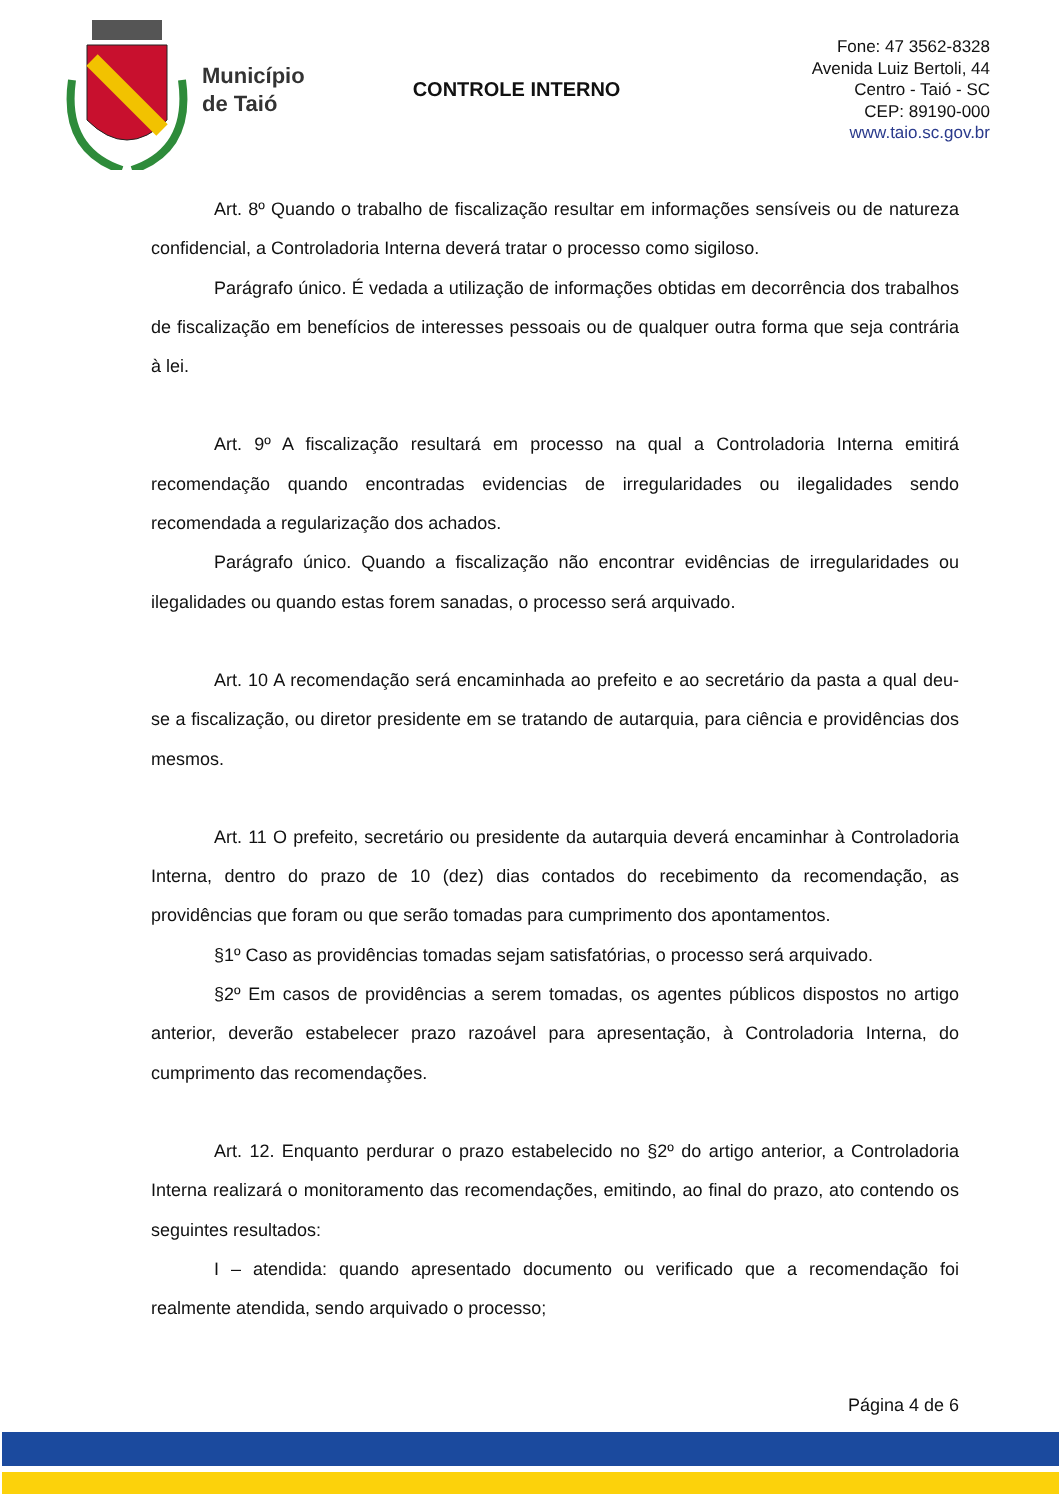Município
de Taió
CONTROLE INTERNO
Fone: 47 3562-8328
Avenida Luiz Bertoli, 44
Centro - Taió - SC
CEP: 89190-000
www.taio.sc.gov.br
Art. 8º Quando o trabalho de fiscalização resultar em informações sensíveis ou de natureza confidencial, a Controladoria Interna deverá tratar o processo como sigiloso.
Parágrafo único. É vedada a utilização de informações obtidas em decorrência dos trabalhos de fiscalização em benefícios de interesses pessoais ou de qualquer outra forma que seja contrária à lei.
Art. 9º A fiscalização resultará em processo na qual a Controladoria Interna emitirá recomendação quando encontradas evidencias de irregularidades ou ilegalidades sendo recomendada a regularização dos achados.
Parágrafo único. Quando a fiscalização não encontrar evidências de irregularidades ou ilegalidades ou quando estas forem sanadas, o processo será arquivado.
Art. 10 A recomendação será encaminhada ao prefeito e ao secretário da pasta a qual deu-se a fiscalização, ou diretor presidente em se tratando de autarquia, para ciência e providências dos mesmos.
Art. 11 O prefeito, secretário ou presidente da autarquia deverá encaminhar à Controladoria Interna, dentro do prazo de 10 (dez) dias contados do recebimento da recomendação, as providências que foram ou que serão tomadas para cumprimento dos apontamentos.
§1º Caso as providências tomadas sejam satisfatórias, o processo será arquivado.
§2º Em casos de providências a serem tomadas, os agentes públicos dispostos no artigo anterior, deverão estabelecer prazo razoável para apresentação, à Controladoria Interna, do cumprimento das recomendações.
Art. 12. Enquanto perdurar o prazo estabelecido no §2º do artigo anterior, a Controladoria Interna realizará o monitoramento das recomendações, emitindo, ao final do prazo, ato contendo os seguintes resultados:
I – atendida: quando apresentado documento ou verificado que a recomendação foi realmente atendida, sendo arquivado o processo;
Página 4 de 6